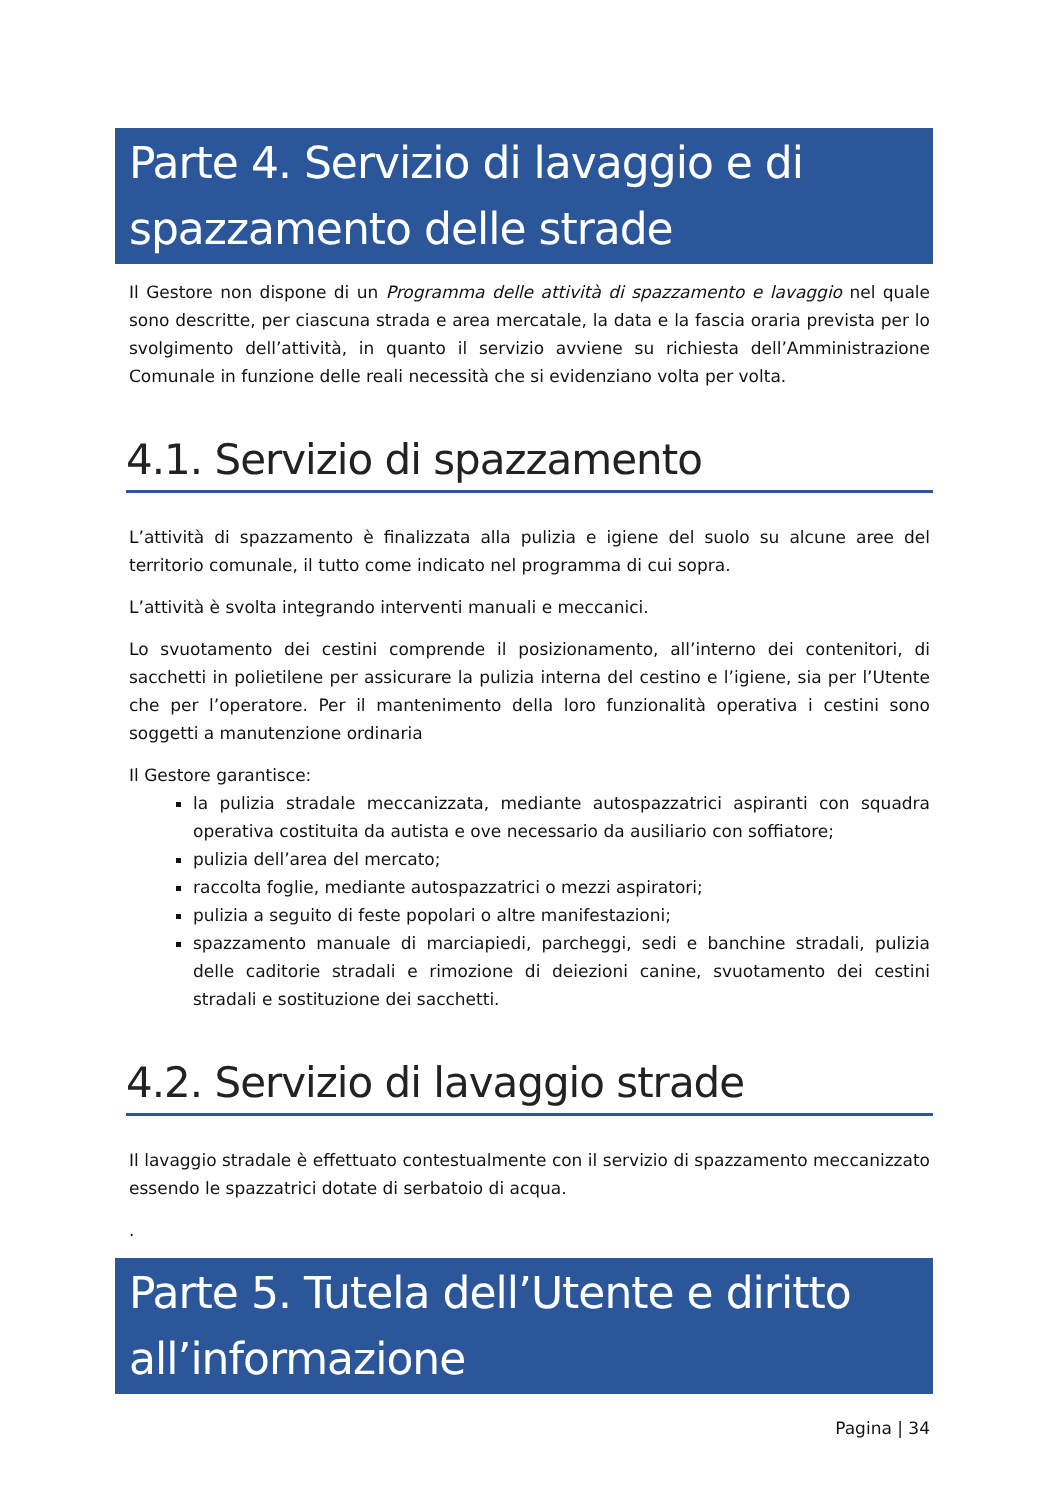Parte 4. Servizio di lavaggio e di spazzamento delle strade
Il Gestore non dispone di un Programma delle attività di spazzamento e lavaggio nel quale sono descritte, per ciascuna strada e area mercatale, la data e la fascia oraria prevista per lo svolgimento dell’attività, in quanto il servizio avviene su richiesta dell’Amministrazione Comunale in funzione delle reali necessità che si evidenziano volta per volta.
4.1. Servizio di spazzamento
L’attività di spazzamento è finalizzata alla pulizia e igiene del suolo su alcune aree del territorio comunale, il tutto come indicato nel programma di cui sopra.
L’attività è svolta integrando interventi manuali e meccanici.
Lo svuotamento dei cestini comprende il posizionamento, all’interno dei contenitori, di sacchetti in polietilene per assicurare la pulizia interna del cestino e l’igiene, sia per l’Utente che per l’operatore. Per il mantenimento della loro funzionalità operativa i cestini sono soggetti a manutenzione ordinaria
Il Gestore garantisce:
la pulizia stradale meccanizzata, mediante autospazzatrici aspiranti con squadra operativa costituita da autista e ove necessario da ausiliario con soffiatore;
pulizia dell’area del mercato;
raccolta foglie, mediante autospazzatrici o mezzi aspiratori;
pulizia a seguito di feste popolari o altre manifestazioni;
spazzamento manuale di marciapiedi, parcheggi, sedi e banchine stradali, pulizia delle caditorie stradali e rimozione di deiezioni canine, svuotamento dei cestini stradali e sostituzione dei sacchetti.
4.2. Servizio di lavaggio strade
Il lavaggio stradale è effettuato contestualmente con il servizio di spazzamento meccanizzato essendo le spazzatrici dotate di serbatoio di acqua.
.
Parte 5. Tutela dell’Utente e diritto all’informazione
Pagina | 34